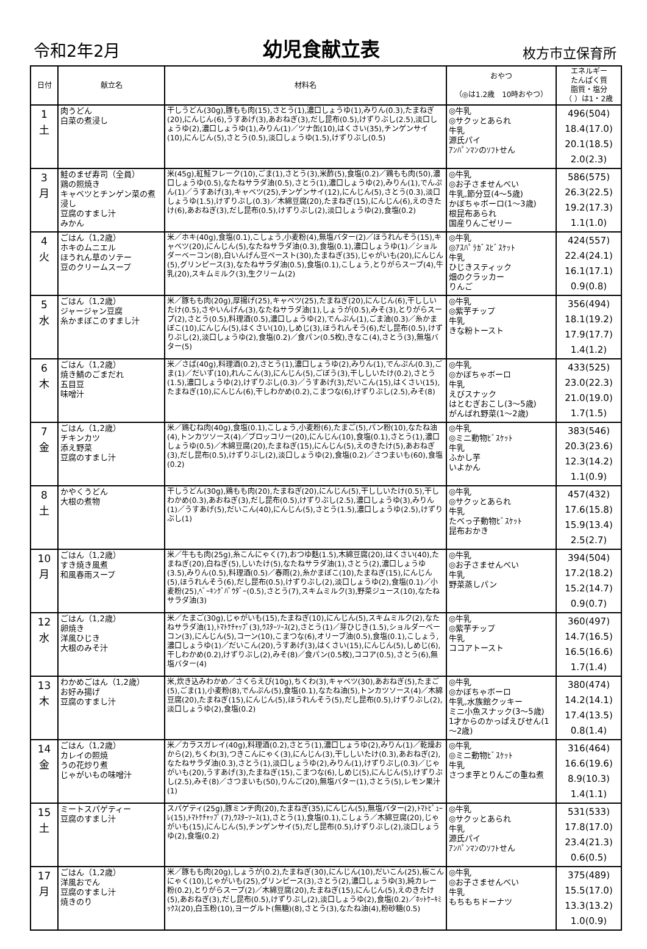令和2年2月 幼児食献立表 枚方市立保育所
| 日付 | 献立名 | 材料名 | おやつ （◎は1.2歳 10時おやつ） | エネルギー たんぱく質 脂質・塩分 （ ）は1・2歳 |
| --- | --- | --- | --- | --- |
| 1 土 | 肉うどん 白菜の煮浸し | 干しうどん(30g),豚もも肉(15),さとう(1),濃口しょうゆ(1),みりん(0.3),たまねぎ(20),にんじん(6),うすあげ(3),あおねぎ(3),だし昆布(0.5),けずりぶし(2.5),淡口しょうゆ(2),濃口しょうゆ(1),みりん(1)／ツナ缶(10),はくさい(35),チンゲンサイ(10),にんじん(5),さとう(0.5),淡口しょうゆ(1.5),けずりぶし(0.5) | ◎牛乳 ◎サクッとあられ 牛乳 源氏パイ ｱﾝﾊﾟﾝﾏﾝのｿﾌﾄせん | 496(504) 18.4(17.0) 20.1(18.5) 2.0(2.3) |
| 3 月 | 鮭のまぜ寿司（全員） 鶏の照焼き キャベツとチンゲン菜の煮浸し 豆腐のすまし汁 みかん | 米(45g),紅鮭フレーク(10),ごま(1),さとう(3),米酢(5),食塩(0.2)／鶏もも肉(50),濃口しょうゆ(0.5),なたねサラダ油(0.5),さとう(1),濃口しょうゆ(2),みりん(1),でんぷん(1)／うすあげ(3),キャベツ(25),チンゲンサイ(12),にんじん(5),さとう(0.3),淡口しょうゆ(1.5),けずりぶし(0.3)／木綿豆腐(20),たまねぎ(15),にんじん(6),えのきたけ(6),あおねぎ(3),だし昆布(0.5),けずりぶし(2),淡口しょうゆ(2),食塩(0.2) | ◎牛乳 ◎お子さませんべい 牛乳,節分豆(4～5歳) かぼちゃボーロ(1～3歳) 根昆布あられ 国産りんごゼリー | 586(575) 26.3(22.5) 19.2(17.3) 1.1(1.0) |
| 4 火 | ごはん（1,2歳） ホキのムニエル ほうれん草のソテー 豆のクリームスープ | 米／ホキ(40g),食塩(0.1),こしょう,小麦粉(4),無塩バター(2)／ほうれんそう(15),キャベツ(20),にんじん(5),なたねサラダ油(0.3),食塩(0.1),濃口しょうゆ(1)／ショルダーベーコン(8),白いんげん豆ペースト(30),たまねぎ(35),じゃがいも(20),にんじん(5),グリンピース(3),なたねサラダ油(0.5),食塩(0.1),こしょう,とりがらスープ(4),牛乳(20),スキムミルク(3),生クリーム(2) | ◎牛乳 ◎ｱｽﾊﾟﾗｶﾞｽﾋﾞｽｹｯﾄ 牛乳 ひじきスティック 畑のクラッカー りんご | 424(557) 22.4(24.1) 16.1(17.1) 0.9(0.8) |
| 5 水 | ごはん（1,2歳） ジャージャン豆腐 糸かまぼこのすまし汁 | 米／豚もも肉(20g),厚揚げ(25),キャベツ(25),たまねぎ(20),にんじん(6),干ししいたけ(0.5),さやいんげん(3),なたねサラダ油(1),しょうが(0.5),みそ(3),とりがらスープ(2),さとう(0.5),料理酒(0.5),濃口しょうゆ(2),でんぷん(1),ごま油(0.3)／糸かまぼこ(10),にんじん(5),はくさい(10),しめじ(3),ほうれんそう(6),だし昆布(0.5),けずりぶし(2),淡口しょうゆ(2),食塩(0.2)／食パン(0.5枚),きなこ(4),さとう(3),無塩バター(5) | ◎牛乳 ◎紫芋チップ 牛乳 きな粉トースト | 356(494) 18.1(19.2) 17.9(17.7) 1.4(1.2) |
| 6 木 | ごはん（1,2歳） 焼き鯖のごまだれ 五目豆 味噌汁 | 米／さば(40g),料理酒(0.2),さとう(1),濃口しょうゆ(2),みりん(1),でんぷん(0.3),ごま(1)／だいず(10),れんこん(3),にんじん(5),ごぼう(3),干ししいたけ(0.2),さとう(1.5),濃口しょうゆ(2),けずりぶし(0.3)／うすあげ(3),だいこん(15),はくさい(15),たまねぎ(10),にんじん(6),干しわかめ(0.2),こまつな(6),けずりぶし(2.5),みそ(8) | ◎牛乳 ◎かぼちゃボーロ 牛乳 えびスナック はとむぎおこし(3～5歳) がんばれ野菜(1～2歳) | 433(525) 23.0(22.3) 21.0(19.0) 1.7(1.5) |
| 7 金 | ごはん（1,2歳） チキンカツ 添え野菜 豆腐のすまし汁 | 米／鶏むね肉(40g),食塩(0.1),こしょう,小麦粉(6),たまご(5),パン粉(10),なたね油(4),トンカツソース(4)／ブロッコリー(20),にんじん(10),食塩(0.1),さとう(1),濃口しょうゆ(0.5)／木綿豆腐(20),たまねぎ(15),にんじん(5),えのきたけ(5),あおねぎ(3),だし昆布(0.5),けずりぶし(2),淡口しょうゆ(2),食塩(0.2)／さつまいも(60),食塩(0.2) | ◎牛乳 ◎ミニ動物ﾋﾞｽｹｯﾄ 牛乳 ふかし芋 いよかん | 383(546) 20.3(23.6) 12.3(14.2) 1.1(0.9) |
| 8 土 | かやくうどん 大根の煮物 | 干しうどん(30g),鶏もも肉(20),たまねぎ(20),にんじん(5),干ししいたけ(0.5),干しわかめ(0.3),あおねぎ(3),だし昆布(0.5),けずりぶし(2.5),濃口しょうゆ(3),みりん(1)／うすあげ(5),だいこん(40),にんじん(5),さとう(1.5),濃口しょうゆ(2.5),けずりぶし(1) | ◎牛乳 ◎サクッとあられ 牛乳 たべっ子動物ﾋﾞｽｹｯﾄ 昆布おかき | 457(432) 17.6(15.8) 15.9(13.4) 2.5(2.7) |
| 10 月 | ごはん（1,2歳） すき焼き風煮 和風春雨スープ | 米／牛もも肉(25g),糸こんにゃく(7),おつゆ麩(1.5),木綿豆腐(20),はくさい(40),たまねぎ(20),白ねぎ(5),しいたけ(5),なたねサラダ油(1),さとう(2),濃口しょうゆ(3.5),みりん(0.5),料理酒(0.5)／春雨(2),糸かまぼこ(10),たまねぎ(15),にんじん(5),ほうれんそう(6),だし昆布(0.5),けずりぶし(2),淡口しょうゆ(2),食塩(0.1)／小麦粉(25),ﾍﾞｰｷﾝｸﾞﾊﾟｳﾀﾞｰ(0.5),さとう(7),スキムミルク(3),野菜ジュース(10),なたねサラダ油(3) | ◎牛乳 ◎お子さませんべい 牛乳 野菜蒸しパン | 394(504) 17.2(18.2) 15.2(14.7) 0.9(0.7) |
| 12 水 | ごはん（1,2歳） 卵焼き 洋風ひじき 大根のみそ汁 | 米／たまご(30g),じゃがいも(15),たまねぎ(10),にんじん(5),スキムミルク(2),なたねサラダ油(1),ﾄﾏﾄｹﾁｬｯﾌﾟ(3),ｳｽﾀｰｿｰｽ(2),さとう(1)／芽ひじき(1.5),ショルダーベーコン(3),にんじん(5),コーン(10),こまつな(6),オリーブ油(0.5),食塩(0.1),こしょう,濃口しょうゆ(1)／だいこん(20),うすあげ(3),はくさい(15),にんじん(5),しめじ(6),干しわかめ(0.2),けずりぶし(2),みそ(8)／食パン(0.5枚),ココア(0.5),さとう(6),無塩バター(4) | ◎牛乳 ◎紫芋チップ 牛乳 ココアトースト | 360(497) 14.7(16.5) 16.5(16.6) 1.7(1.4) |
| 13 木 | わかめごはん（1,2歳） お好み揚げ 豆腐のすまし汁 | 米,炊き込みわかめ／さくらえび(10g),ちくわ(3),キャベツ(30),あおねぎ(5),たまご(5),ごま(1),小麦粉(8),でんぷん(5),食塩(0.1),なたね油(5),トンカツソース(4)／木綿豆腐(20),たまねぎ(15),にんじん(5),ほうれんそう(5),だし昆布(0.5),けずりぶし(2),淡口しょうゆ(2),食塩(0.2) | ◎牛乳 ◎かぼちゃボーロ 牛乳,水族館クッキー ミニ小魚スナック(3～5歳) 1才からのかっぱえびせん(1～2歳) | 380(474) 14.2(14.1) 17.4(13.5) 0.8(1.4) |
| 14 金 | ごはん（1,2歳） カレイの照焼 うの花炒り煮 じゃがいもの味噌汁 | 米／カラスガレイ(40g),料理酒(0.2),さとう(1),濃口しょうゆ(2),みりん(1)／乾燥おから(2),ちくわ(3),つきこんにゃく(3),にんじん(3),干ししいたけ(0.3),あおねぎ(2),なたねサラダ油(0.3),さとう(1),淡口しょうゆ(2),みりん(1),けずりぶし(0.3)／じゃがいも(20),うすあげ(3),たまねぎ(15),こまつな(6),しめじ(5),にんじん(5),けずりぶし(2.5),みそ(8)／さつまいも(50),りんご(20),無塩バター(1),さとう(5),レモン果汁(1) | ◎牛乳 ◎ミニ動物ﾋﾞｽｹｯﾄ 牛乳 さつま芋とりんごの重ね煮 | 316(464) 16.6(19.6) 8.9(10.3) 1.4(1.1) |
| 15 土 | ミートスパゲティー 豆腐のすまし汁 | スパゲティ(25g),豚ミンチ肉(20),たまねぎ(35),にんじん(5),無塩バター(2),ﾄﾏﾄﾋﾟｭｰﾚ(15),ﾄﾏﾄｹﾁｬｯﾌﾟ(7),ｳｽﾀｰｿｰｽ(1),さとう(1),食塩(0.1),こしょう／木綿豆腐(20),じゃがいも(15),にんじん(5),チンゲンサイ(5),だし昆布(0.5),けずりぶし(2),淡口しょうゆ(2),食塩(0.2) | ◎牛乳 ◎サクッとあられ 牛乳 源氏パイ ｱﾝﾊﾟﾝﾏﾝのｿﾌﾄせん | 531(533) 17.8(17.0) 23.4(21.3) 0.6(0.5) |
| 17 月 | ごはん（1,2歳） 洋風おでん 豆腐のすまし汁 焼きのり | 米／豚もも肉(20g),しょうが(0.2),たまねぎ(30),にんじん(10),だいこん(25),板こんにゃく(10),じゃがいも(25),グリンピース(3),さとう(2),濃口しょうゆ(3),純カレー粉(0.2),とりがらスープ(2)／木綿豆腐(20),たまねぎ(15),にんじん(5),えのきたけ(5),あおねぎ(3),だし昆布(0.5),けずりぶし(2),淡口しょうゆ(2),食塩(0.2)／ﾎｯﾄｹｰｷﾐｯｸｽ(20),白玉粉(10),ヨーグルト(無糖)(8),さとう(3),なたね油(4),粉砂糖(0.5) | ◎牛乳 ◎お子さませんべい 牛乳 もちもちドーナツ | 375(489) 15.5(17.0) 13.3(13.2) 1.0(0.9) |